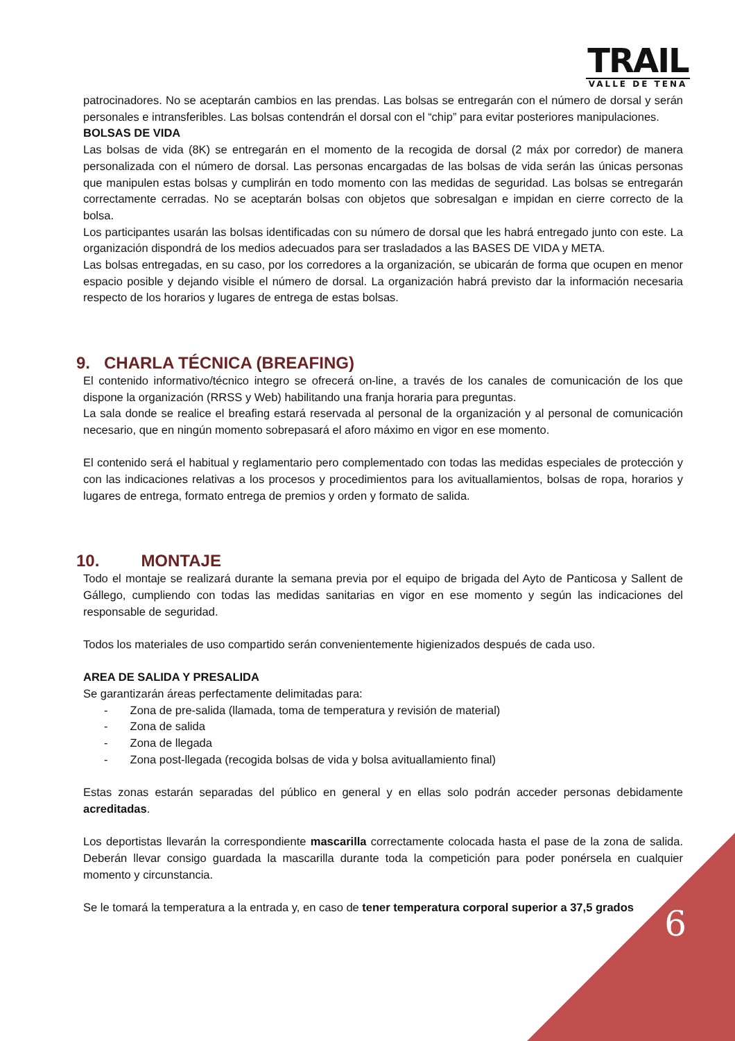TRAIL
VALLE DE TENA
patrocinadores. No se aceptarán cambios en las prendas. Las bolsas se entregarán con el número de dorsal y serán personales e intransferibles. Las bolsas contendrán el dorsal con el “chip” para evitar posteriores manipulaciones.
BOLSAS DE VIDA
Las bolsas de vida (8K) se entregarán en el momento de la recogida de dorsal (2 máx por corredor) de manera personalizada con el número de dorsal. Las personas encargadas de las bolsas de vida serán las únicas personas que manipulen estas bolsas y cumplirán en todo momento con las medidas de seguridad. Las bolsas se entregarán correctamente cerradas. No se aceptarán bolsas con objetos que sobresalgan e impidan en cierre correcto de la bolsa.
Los participantes usarán las bolsas identificadas con su número de dorsal que les habrá entregado junto con este. La organización dispondrá de los medios adecuados para ser trasladados a las BASES DE VIDA y META.
Las bolsas entregadas, en su caso, por los corredores a la organización, se ubicarán de forma que ocupen en menor espacio posible y dejando visible el número de dorsal. La organización habrá previsto dar la información necesaria respecto de los horarios y lugares de entrega de estas bolsas.
9. CHARLA TÉCNICA (BREAFING)
El contenido informativo/técnico integro se ofrecerá on-line, a través de los canales de comunicación de los que dispone la organización (RRSS y Web) habilitando una franja horaria para preguntas.
La sala donde se realice el breafing estará reservada al personal de la organización y al personal de comunicación necesario, que en ningún momento sobrepasará el aforo máximo en vigor en ese momento.
El contenido será el habitual y reglamentario pero complementado con todas las medidas especiales de protección y con las indicaciones relativas a los procesos y procedimientos para los avituallamientos, bolsas de ropa, horarios y lugares de entrega, formato entrega de premios y orden y formato de salida.
10. MONTAJE
Todo el montaje se realizará durante la semana previa por el equipo de brigada del Ayto de Panticosa y Sallent de Gállego, cumpliendo con todas las medidas sanitarias en vigor en ese momento y según las indicaciones del responsable de seguridad.
Todos los materiales de uso compartido serán convenientemente higienizados después de cada uso.
AREA DE SALIDA Y PRESALIDA
Se garantizarán áreas perfectamente delimitadas para:
- Zona de pre-salida (llamada, toma de temperatura y revisión de material)
- Zona de salida
- Zona de llegada
- Zona post-llegada (recogida bolsas de vida y bolsa avituallamiento final)
Estas zonas estarán separadas del público en general y en ellas solo podrán acceder personas debidamente acreditadas.
Los deportistas llevarán la correspondiente mascarilla correctamente colocada hasta el pase de la zona de salida. Deberán llevar consigo guardada la mascarilla durante toda la competición para poder ponérsela en cualquier momento y circunstancia.
Se le tomará la temperatura a la entrada y, en caso de tener temperatura corporal superior a 37,5 grados
6